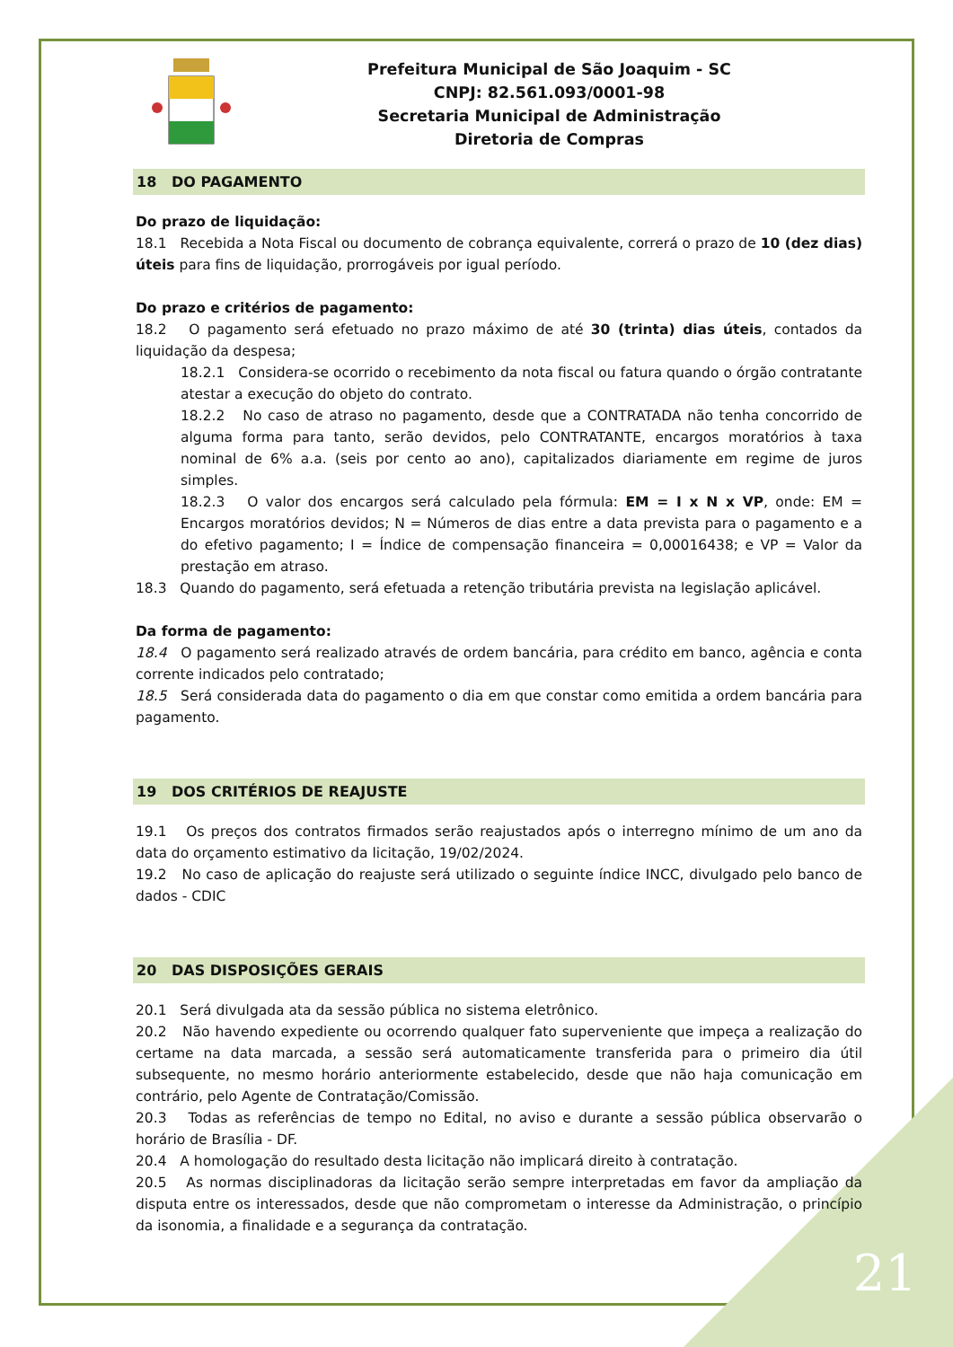Prefeitura Municipal de São Joaquim - SC
CNPJ: 82.561.093/0001-98
Secretaria Municipal de Administração
Diretoria de Compras
18 DO PAGAMENTO
Do prazo de liquidação:
18.1 Recebida a Nota Fiscal ou documento de cobrança equivalente, correrá o prazo de 10 (dez dias) úteis para fins de liquidação, prorrogáveis por igual período.
Do prazo e critérios de pagamento:
18.2 O pagamento será efetuado no prazo máximo de até 30 (trinta) dias úteis, contados da liquidação da despesa;
18.2.1 Considera-se ocorrido o recebimento da nota fiscal ou fatura quando o órgão contratante atestar a execução do objeto do contrato.
18.2.2 No caso de atraso no pagamento, desde que a CONTRATADA não tenha concorrido de alguma forma para tanto, serão devidos, pelo CONTRATANTE, encargos moratórios à taxa nominal de 6% a.a. (seis por cento ao ano), capitalizados diariamente em regime de juros simples.
18.2.3 O valor dos encargos será calculado pela fórmula: EM = I x N x VP, onde: EM = Encargos moratórios devidos; N = Números de dias entre a data prevista para o pagamento e a do efetivo pagamento; I = Índice de compensação financeira = 0,00016438; e VP = Valor da prestação em atraso.
18.3 Quando do pagamento, será efetuada a retenção tributária prevista na legislação aplicável.
Da forma de pagamento:
18.4 O pagamento será realizado através de ordem bancária, para crédito em banco, agência e conta corrente indicados pelo contratado;
18.5 Será considerada data do pagamento o dia em que constar como emitida a ordem bancária para pagamento.
19 DOS CRITÉRIOS DE REAJUSTE
19.1 Os preços dos contratos firmados serão reajustados após o interregno mínimo de um ano da data do orçamento estimativo da licitação, 19/02/2024.
19.2 No caso de aplicação do reajuste será utilizado o seguinte índice INCC, divulgado pelo banco de dados - CDIC
20 DAS DISPOSIÇÕES GERAIS
20.1 Será divulgada ata da sessão pública no sistema eletrônico.
20.2 Não havendo expediente ou ocorrendo qualquer fato superveniente que impeça a realização do certame na data marcada, a sessão será automaticamente transferida para o primeiro dia útil subsequente, no mesmo horário anteriormente estabelecido, desde que não haja comunicação em contrário, pelo Agente de Contratação/Comissão.
20.3 Todas as referências de tempo no Edital, no aviso e durante a sessão pública observarão o horário de Brasília - DF.
20.4 A homologação do resultado desta licitação não implicará direito à contratação.
20.5 As normas disciplinadoras da licitação serão sempre interpretadas em favor da ampliação da disputa entre os interessados, desde que não comprometam o interesse da Administração, o princípio da isonomia, a finalidade e a segurança da contratação.
21